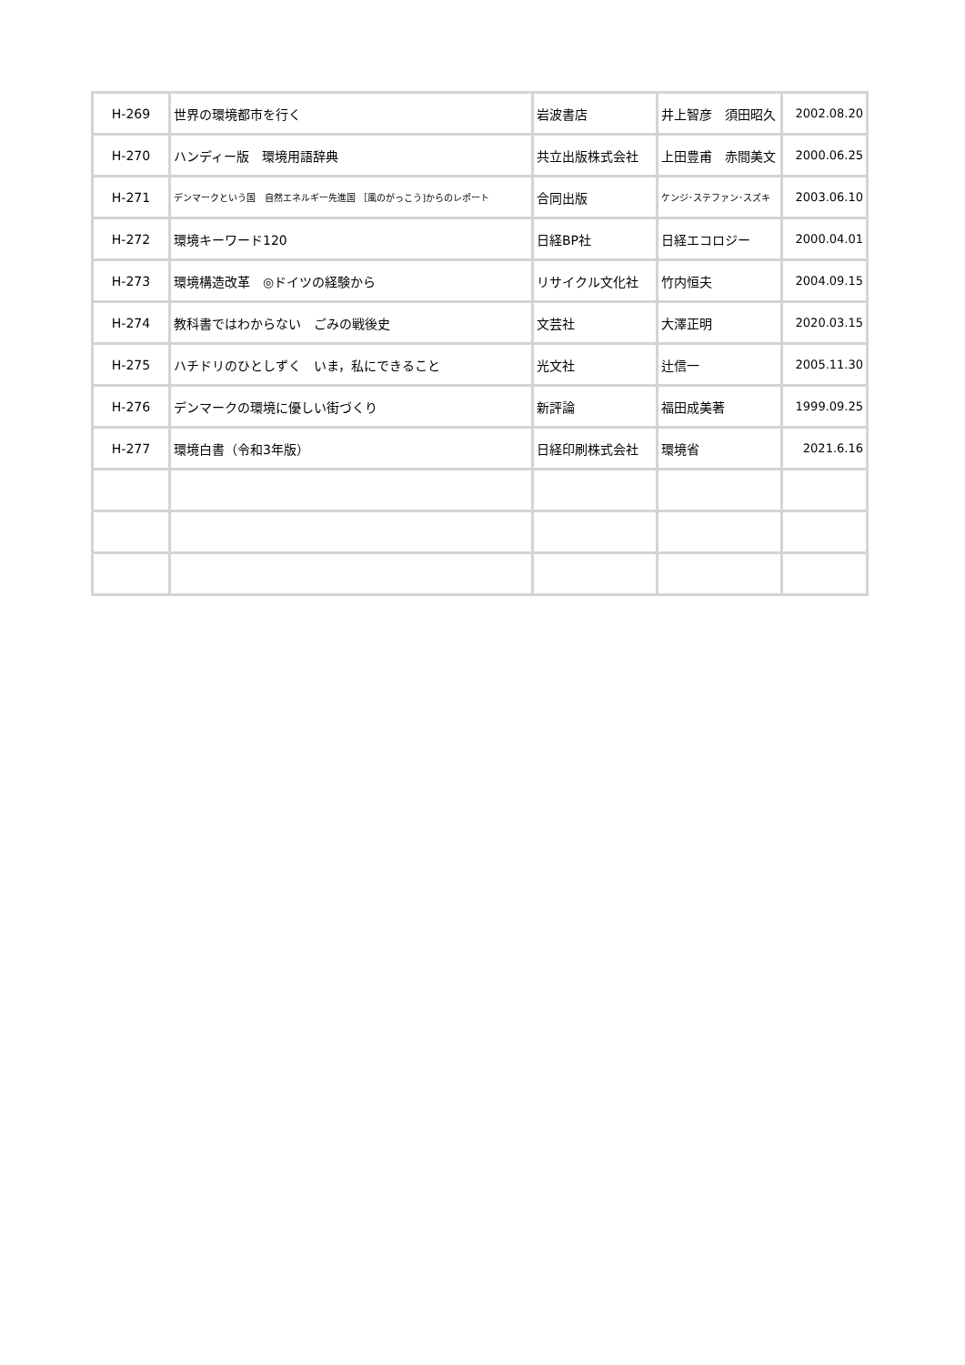| H-269 | 世界の環境都市を行く | 岩波書店 | 井上智彦 須田昭久 | 2002.08.20 |
| H-270 | ハンディー版 環境用語辞典 | 共立出版株式会社 | 上田豊甫 赤間美文 | 2000.06.25 |
| H-271 | デンマークという国 自然エネルギー先進国 ［風のがっこう]からのレポート | 合同出版 | ケンジ･ステファン･スズキ | 2003.06.10 |
| H-272 | 環境キーワード120 | 日経BP社 | 日経エコロジー | 2000.04.01 |
| H-273 | 環境構造改革 ◎ドイツの経験から | リサイクル文化社 | 竹内恒夫 | 2004.09.15 |
| H-274 | 教科書ではわからない ごみの戦後史 | 文芸社 | 大澤正明 | 2020.03.15 |
| H-275 | ハチドリのひとしずく いま，私にできること | 光文社 | 辻信一 | 2005.11.30 |
| H-276 | デンマークの環境に優しい街づくり | 新評論 | 福田成美著 | 1999.09.25 |
| H-277 | 環境白書（令和3年版） | 日経印刷株式会社 | 環境省 | 2021.6.16 |